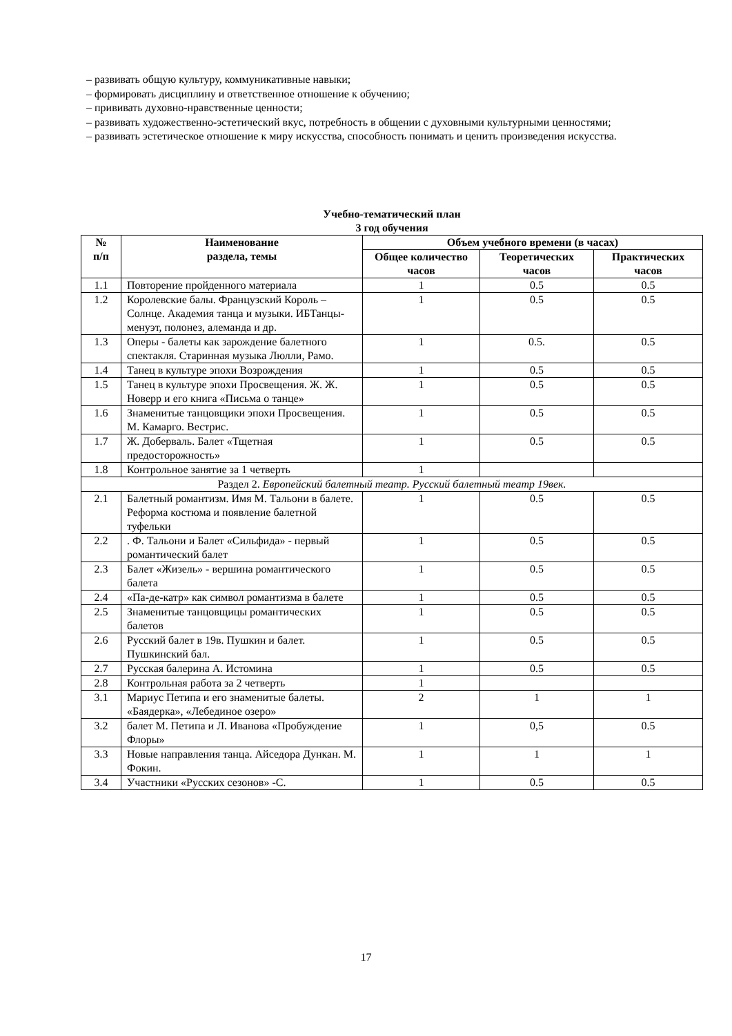– развивать общую культуру, коммуникативные навыки;
– формировать дисциплину и ответственное отношение к обучению;
– прививать духовно-нравственные ценности;
– развивать художественно-эстетический вкус, потребность в общении с духовными культурными ценностями;
– развивать эстетическое отношение к миру искусства, способность понимать и ценить произведения искусства.
Учебно-тематический план
3 год обучения
| № п/п | Наименование раздела, темы | Объем учебного времени (в часах) | | |
| --- | --- | --- | --- | --- |
| | | Общее количество часов | Теоретических часов | Практических часов |
| 1.1 | Повторение пройденного материала | 1 | 0.5 | 0.5 |
| 1.2 | Королевские балы. Французский Король – Солнце. Академия танца и музыки. ИБТанцы- менуэт, полонез, алеманда и др. | 1 | 0.5 | 0.5 |
| 1.3 | Оперы - балеты как зарождение балетного спектакля. Старинная музыка Люлли, Рамо. | 1 | 0.5. | 0.5 |
| 1.4 | Танец в культуре эпохи Возрождения | 1 | 0.5 | 0.5 |
| 1.5 | Танец в культуре эпохи Просвещения. Ж. Ж. Новерр и его книга «Письма о танце» | 1 | 0.5 | 0.5 |
| 1.6 | Знаменитые танцовщики эпохи Просвещения. М. Камарго. Вестрис. | 1 | 0.5 | 0.5 |
| 1.7 | Ж. Доберваль. Балет «Тщетная предосторожность» | 1 | 0.5 | 0.5 |
| 1.8 | Контрольное занятие за 1 четверть | 1 | | |
| Раздел 2. Европейский балетный театр. Русский балетный театр 19век. | | | | |
| 2.1 | Балетный романтизм. Имя М. Тальони в балете. Реформа костюма и появление балетной туфельки | 1 | 0.5 | 0.5 |
| 2.2 | . Ф. Тальони и Балет «Сильфида» - первый романтический балет | 1 | 0.5 | 0.5 |
| 2.3 | Балет «Жизель» - вершина романтического балета | 1 | 0.5 | 0.5 |
| 2.4 | «Па-де-катр» как символ романтизма в балете | 1 | 0.5 | 0.5 |
| 2.5 | Знаменитые танцовщицы романтических балетов | 1 | 0.5 | 0.5 |
| 2.6 | Русский балет в 19в. Пушкин и балет. Пушкинский бал. | 1 | 0.5 | 0.5 |
| 2.7 | Русская балерина А. Истомина | 1 | 0.5 | 0.5 |
| 2.8 | Контрольная работа за 2 четверть | 1 | | |
| 3.1 | Мариус Петипа и его знаменитые балеты. «Баядерка», «Лебединое озеро» | 2 | 1 | 1 |
| 3.2 | балет М. Петипа и Л. Иванова «Пробуждение Флоры» | 1 | 0,5 | 0.5 |
| 3.3 | Новые направления танца. Айседора Дункан. М. Фокин. | 1 | 1 | 1 |
| 3.4 | Участники «Русских сезонов» -С. | 1 | 0.5 | 0.5 |
17